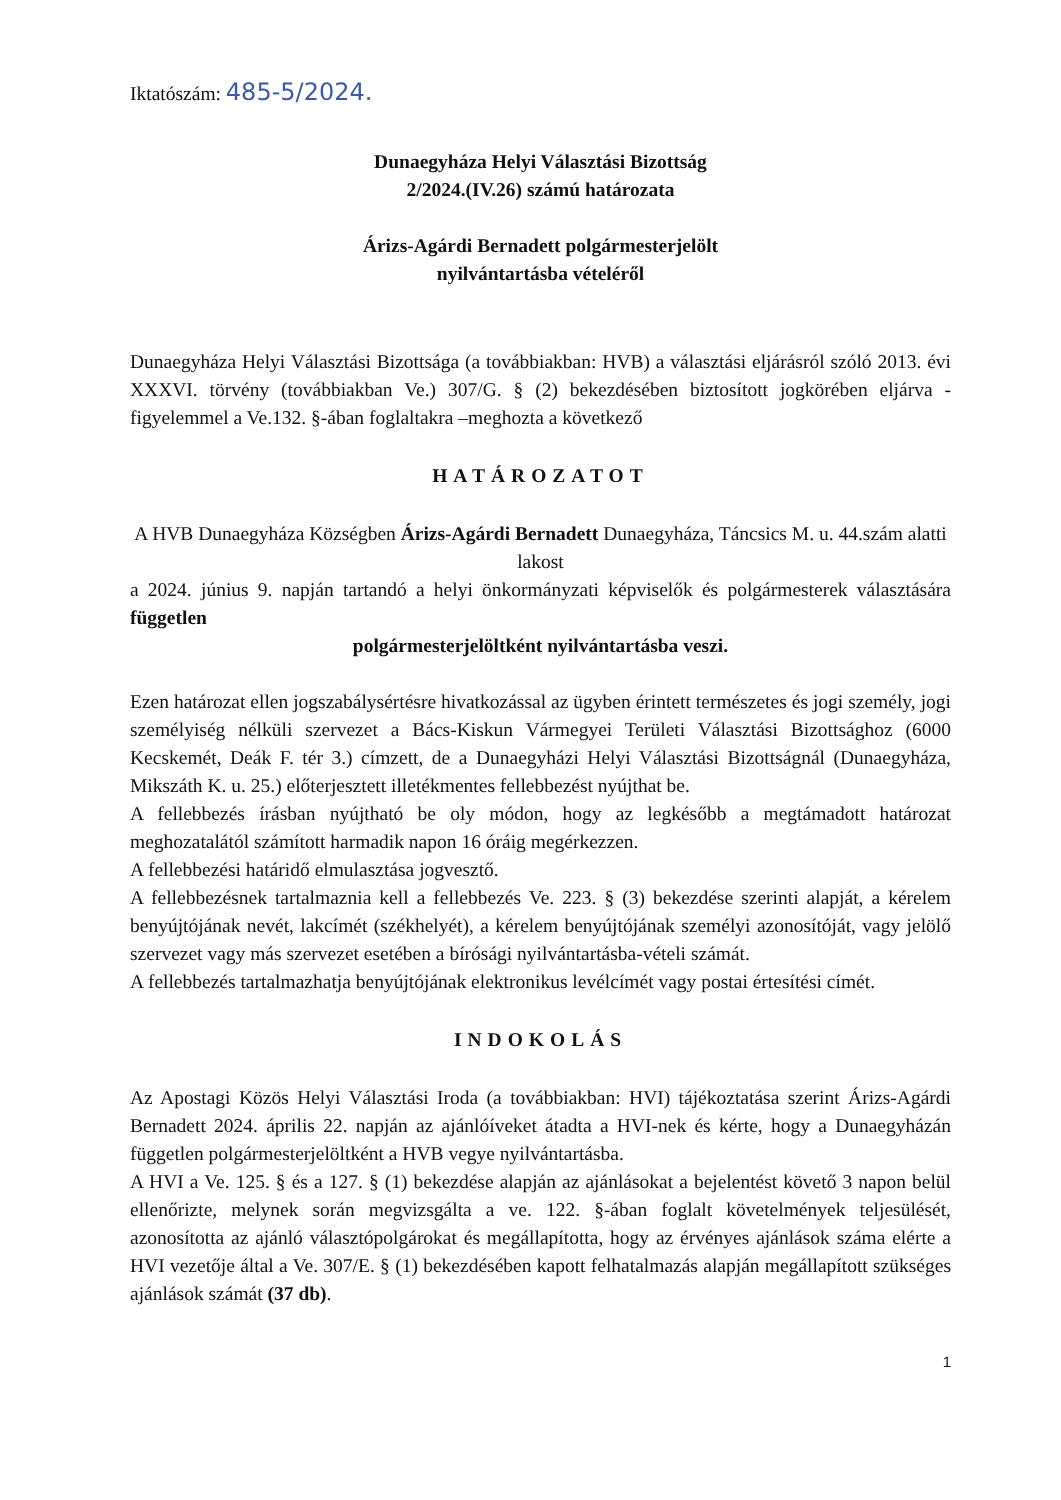Iktatószám: 485-5/2024.
Dunaegyháza Helyi Választási Bizottság
2/2024.(IV.26) számú határozata
Árizs-Agárdi Bernadett polgármesterjelölt
nyilvántartásba vételéről
Dunaegyháza Helyi Választási Bizottsága (a továbbiakban: HVB) a választási eljárásról szóló 2013. évi XXXVI. törvény (továbbiakban Ve.) 307/G. § (2) bekezdésében biztosított jogkörében eljárva - figyelemmel a Ve.132. §-ában foglaltakra –meghozta a következő
HATÁROZATOT
A HVB Dunaegyháza Községben Árizs-Agárdi Bernadett Dunaegyháza, Táncsics M. u. 44.szám alatti lakost
a 2024. június 9. napján tartandó a helyi önkormányzati képviselők és polgármesterek választására független
polgármesterjelöltként nyilvántartásba veszi.
Ezen határozat ellen jogszabálysértésre hivatkozással az ügyben érintett természetes és jogi személy, jogi személyiség nélküli szervezet a Bács-Kiskun Vármegyei Területi Választási Bizottsághoz (6000 Kecskemét, Deák F. tér 3.) címzett, de a Dunaegyházi Helyi Választási Bizottságnál (Dunaegyháza, Mikszáth K. u. 25.) előterjesztett illetékmentes fellebbezést nyújthat be.
A fellebbezés írásban nyújtható be oly módon, hogy az legkésőbb a megtámadott határozat meghozatalától számított harmadik napon 16 óráig megérkezzen.
A fellebbezési határidő elmulasztása jogvesztő.
A fellebbezésnek tartalmaznia kell a fellebbezés Ve. 223. § (3) bekezdése szerinti alapját, a kérelem benyújtójának nevét, lakcímét (székhelyét), a kérelem benyújtójának személyi azonosítóját, vagy jelölő szervezet vagy más szervezet esetében a bírósági nyilvántartásba-vételi számát.
A fellebbezés tartalmazhatja benyújtójának elektronikus levélcímét vagy postai értesítési címét.
INDOKOLÁS
Az Apostagi Közös Helyi Választási Iroda (a továbbiakban: HVI) tájékoztatása szerint Árizs-Agárdi Bernadett 2024. április 22. napján az ajánlóíveket átadta a HVI-nek és kérte, hogy a Dunaegyházán független polgármesterjelöltként a HVB vegye nyilvántartásba.
A HVI a Ve. 125. § és a 127. § (1) bekezdése alapján az ajánlásokat a bejelentést követő 3 napon belül ellenőrizte, melynek során megvizsgálta a ve. 122. §-ában foglalt követelmények teljesülését, azonosította az ajánló választópolgárokat és megállapította, hogy az érvényes ajánlások száma elérte a HVI vezetője által a Ve. 307/E. § (1) bekezdésében kapott felhatalmazás alapján megállapított szükséges ajánlások számát (37 db).
1